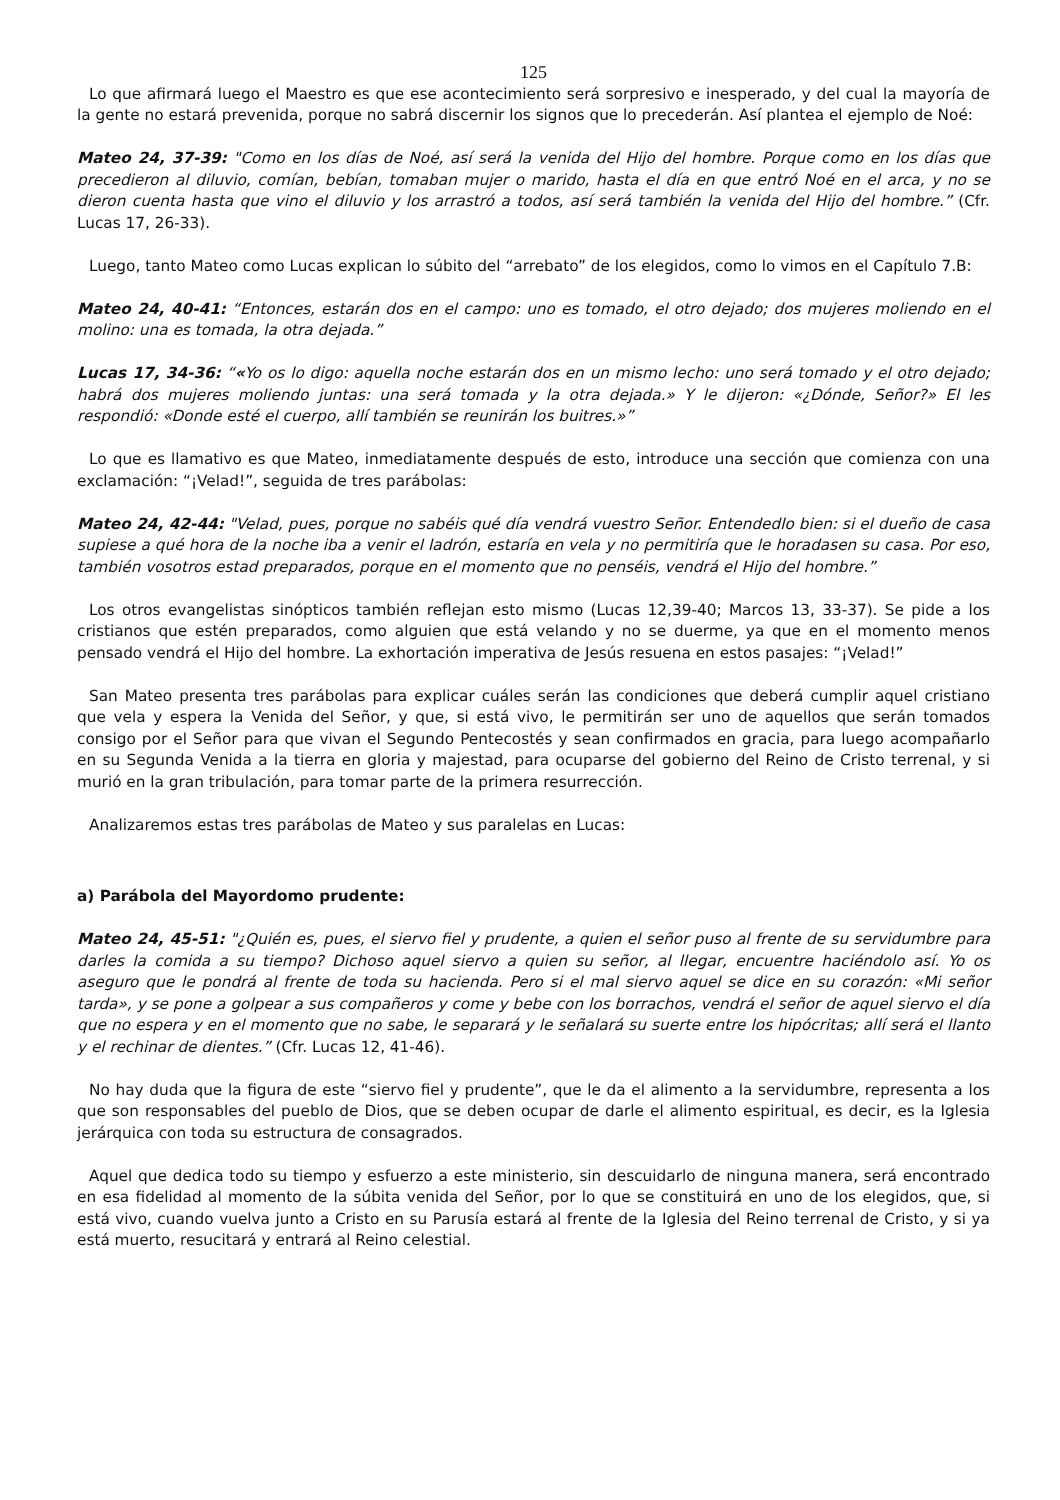125
Lo que afirmará luego el Maestro es que ese acontecimiento será sorpresivo e inesperado, y del cual la mayoría de la gente no estará prevenida, porque no sabrá discernir los signos que lo precederán. Así plantea el ejemplo de Noé:
Mateo 24, 37-39: "Como en los días de Noé, así será la venida del Hijo del hombre. Porque como en los días que precedieron al diluvio, comían, bebían, tomaban mujer o marido, hasta el día en que entró Noé en el arca, y no se dieron cuenta hasta que vino el diluvio y los arrastró a todos, así será también la venida del Hijo del hombre.” (Cfr. Lucas 17, 26-33).
Luego, tanto Mateo como Lucas explican lo súbito del “arrebato” de los elegidos, como lo vimos en el Capítulo 7.B:
Mateo 24, 40-41: “Entonces, estarán dos en el campo: uno es tomado, el otro dejado; dos mujeres moliendo en el molino: una es tomada, la otra dejada.”
Lucas 17, 34-36: “«Yo os lo digo: aquella noche estarán dos en un mismo lecho: uno será tomado y el otro dejado; habrá dos mujeres moliendo juntas: una será tomada y la otra dejada.» Y le dijeron: «¿Dónde, Señor?» El les respondió: «Donde esté el cuerpo, allí también se reunirán los buitres.»”
Lo que es llamativo es que Mateo, inmediatamente después de esto, introduce una sección que comienza con una exclamación: “¡Velad!”, seguida de tres parábolas:
Mateo 24, 42-44: "Velad, pues, porque no sabéis qué día vendrá vuestro Señor. Entendedlo bien: si el dueño de casa supiese a qué hora de la noche iba a venir el ladrón, estaría en vela y no permitiría que le horadasen su casa. Por eso, también vosotros estad preparados, porque en el momento que no penséis, vendrá el Hijo del hombre.”
Los otros evangelistas sinópticos también reflejan esto mismo (Lucas 12,39-40; Marcos 13, 33-37). Se pide a los cristianos que estén preparados, como alguien que está velando y no se duerme, ya que en el momento menos pensado vendrá el Hijo del hombre. La exhortación imperativa de Jesús resuena en estos pasajes: “¡Velad!”
San Mateo presenta tres parábolas para explicar cuáles serán las condiciones que deberá cumplir aquel cristiano que vela y espera la Venida del Señor, y que, si está vivo, le permitirán ser uno de aquellos que serán tomados consigo por el Señor para que vivan el Segundo Pentecostés y sean confirmados en gracia, para luego acompañarlo en su Segunda Venida a la tierra en gloria y majestad, para ocuparse del gobierno del Reino de Cristo terrenal, y si murió en la gran tribulación, para tomar parte de la primera resurrección.
Analizaremos estas tres parábolas de Mateo y sus paralelas en Lucas:
a) Parábola del Mayordomo prudente:
Mateo 24, 45-51: "¿Quién es, pues, el siervo fiel y prudente, a quien el señor puso al frente de su servidumbre para darles la comida a su tiempo? Dichoso aquel siervo a quien su señor, al llegar, encuentre haciéndolo así. Yo os aseguro que le pondrá al frente de toda su hacienda. Pero si el mal siervo aquel se dice en su corazón: «Mi señor tarda», y se pone a golpear a sus compañeros y come y bebe con los borrachos, vendrá el señor de aquel siervo el día que no espera y en el momento que no sabe, le separará y le señalará su suerte entre los hipócritas; allí será el llanto y el rechinar de dientes.” (Cfr. Lucas 12, 41-46).
No hay duda que la figura de este “siervo fiel y prudente”, que le da el alimento a la servidumbre, representa a los que son responsables del pueblo de Dios, que se deben ocupar de darle el alimento espiritual, es decir, es la Iglesia jerárquica con toda su estructura de consagrados.
Aquel que dedica todo su tiempo y esfuerzo a este ministerio, sin descuidarlo de ninguna manera, será encontrado en esa fidelidad al momento de la súbita venida del Señor, por lo que se constituirá en uno de los elegidos, que, si está vivo, cuando vuelva junto a Cristo en su Parusía estará al frente de la Iglesia del Reino terrenal de Cristo, y si ya está muerto, resucitará y entrará al Reino celestial.